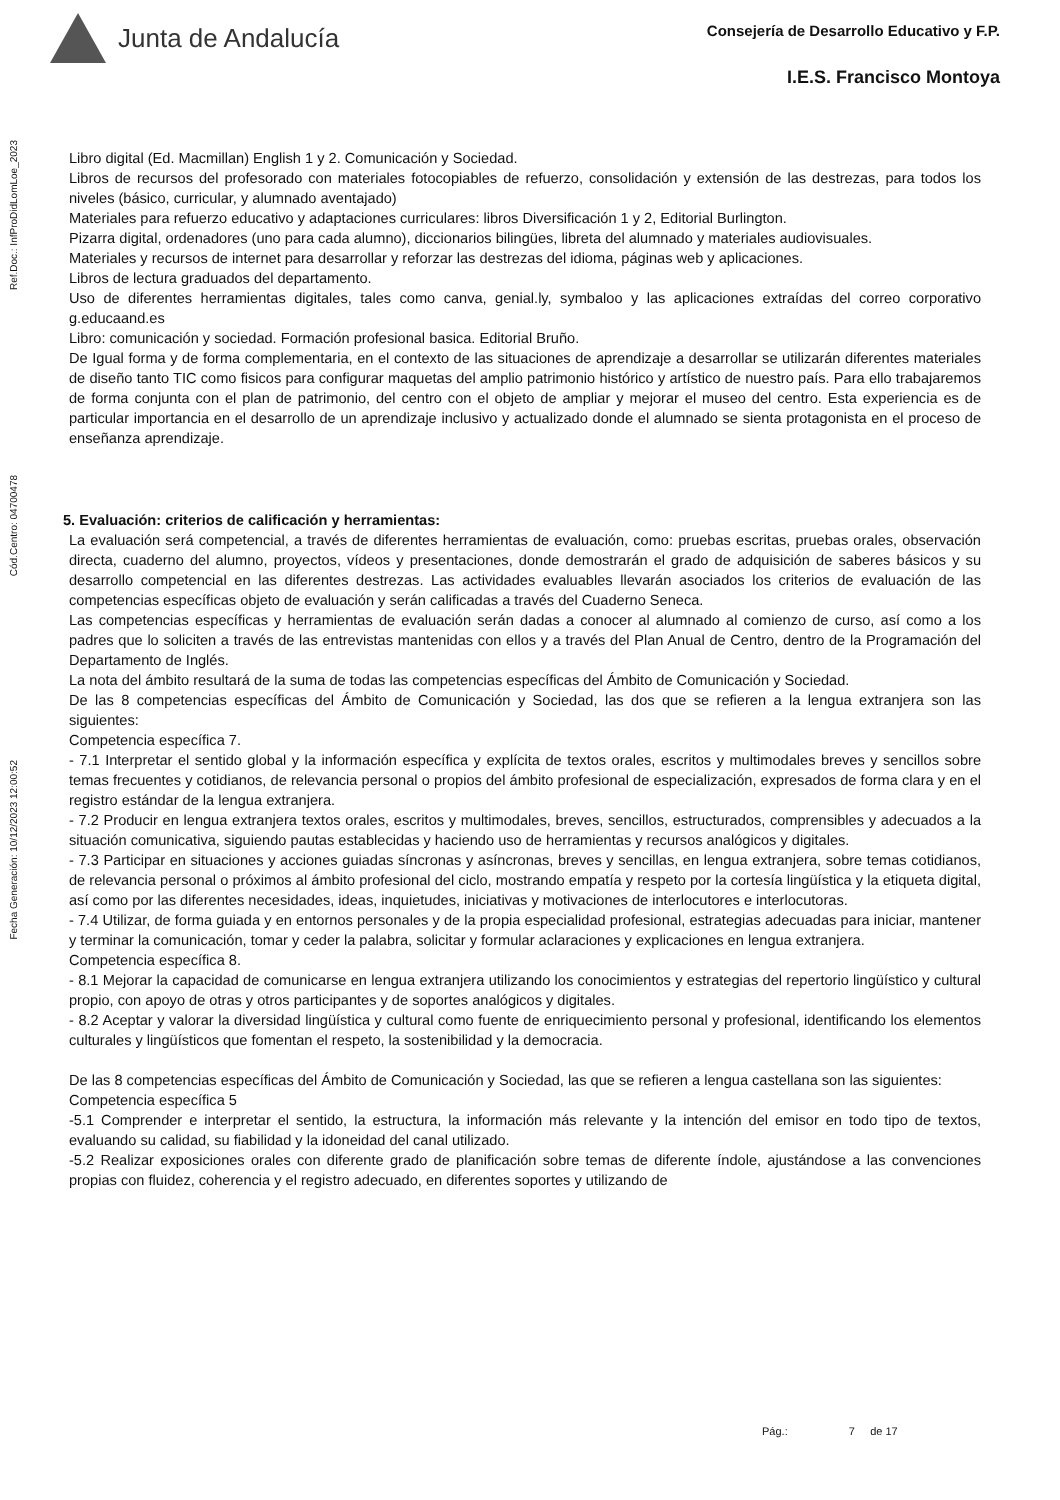Junta de Andalucía
Consejería de Desarrollo Educativo y F.P.
I.E.S. Francisco Montoya
Ref.Doc.: InfProDidLomLoe_2023
Cód.Centro: 04700478
Fecha Generación: 10/12/2023 12:00:52
Libro digital (Ed. Macmillan) English 1 y 2. Comunicación y Sociedad.
Libros de recursos del profesorado con materiales fotocopiables de refuerzo, consolidación y extensión de las destrezas, para todos los niveles (básico, curricular, y alumnado aventajado)
Materiales para refuerzo educativo y adaptaciones curriculares: libros Diversificación 1 y 2, Editorial Burlington.
Pizarra digital, ordenadores (uno para cada alumno), diccionarios bilingües, libreta del alumnado y materiales audiovisuales.
Materiales y recursos de internet para desarrollar y reforzar las destrezas del idioma, páginas web y aplicaciones.
Libros de lectura graduados del departamento.
Uso de diferentes herramientas digitales, tales como canva, genial.ly, symbaloo y las aplicaciones extraídas del correo corporativo g.educaand.es
Libro: comunicación y sociedad. Formación profesional basica. Editorial Bruño.
De Igual forma y de forma complementaria, en el contexto de las situaciones de aprendizaje a desarrollar se utilizarán diferentes materiales de diseño tanto TIC como fisicos para configurar maquetas del amplio patrimonio histórico y artístico de nuestro país. Para ello trabajaremos de forma conjunta con el plan de patrimonio, del centro con el objeto de ampliar y mejorar el museo del centro. Esta experiencia es de particular importancia en el desarrollo de un aprendizaje inclusivo y actualizado donde el alumnado se sienta protagonista en el proceso de enseñanza aprendizaje.
5. Evaluación: criterios de calificación y herramientas:
La evaluación será competencial, a través de diferentes herramientas de evaluación, como: pruebas escritas, pruebas orales, observación directa, cuaderno del alumno, proyectos, vídeos y presentaciones, donde demostrarán el grado de adquisición de saberes básicos y su desarrollo competencial en las diferentes destrezas. Las actividades evaluables llevarán asociados los criterios de evaluación de las competencias específicas objeto de evaluación y serán calificadas a través del Cuaderno Seneca.
Las competencias específicas y herramientas de evaluación serán dadas a conocer al alumnado al comienzo de curso, así como a los padres que lo soliciten a través de las entrevistas mantenidas con ellos y a través del Plan Anual de Centro, dentro de la Programación del Departamento de Inglés.
La nota del ámbito resultará de la suma de todas las competencias específicas del Ámbito de Comunicación y Sociedad.
De las 8 competencias específicas del Ámbito de Comunicación y Sociedad, las dos que se refieren a la lengua extranjera son las siguientes:
Competencia específica 7.
- 7.1 Interpretar el sentido global y la información específica y explícita de textos orales, escritos y multimodales breves y sencillos sobre temas frecuentes y cotidianos, de relevancia personal o propios del ámbito profesional de especialización, expresados de forma clara y en el registro estándar de la lengua extranjera.
- 7.2 Producir en lengua extranjera textos orales, escritos y multimodales, breves, sencillos, estructurados, comprensibles y adecuados a la situación comunicativa, siguiendo pautas establecidas y haciendo uso de herramientas y recursos analógicos y digitales.
- 7.3 Participar en situaciones y acciones guiadas síncronas y asíncronas, breves y sencillas, en lengua extranjera, sobre temas cotidianos, de relevancia personal o próximos al ámbito profesional del ciclo, mostrando empatía y respeto por la cortesía lingüística y la etiqueta digital, así como por las diferentes necesidades, ideas, inquietudes, iniciativas y motivaciones de interlocutores e interlocutoras.
- 7.4 Utilizar, de forma guiada y en entornos personales y de la propia especialidad profesional, estrategias adecuadas para iniciar, mantener y terminar la comunicación, tomar y ceder la palabra, solicitar y formular aclaraciones y explicaciones en lengua extranjera.
Competencia específica 8.
- 8.1 Mejorar la capacidad de comunicarse en lengua extranjera utilizando los conocimientos y estrategias del repertorio lingüístico y cultural propio, con apoyo de otras y otros participantes y de soportes analógicos y digitales.
- 8.2 Aceptar y valorar la diversidad lingüística y cultural como fuente de enriquecimiento personal y profesional, identificando los elementos culturales y lingüísticos que fomentan el respeto, la sostenibilidad y la democracia.
De las 8 competencias específicas del Ámbito de Comunicación y Sociedad, las que se refieren a lengua castellana son las siguientes:
Competencia específica 5
-5.1 Comprender e interpretar el sentido, la estructura, la información más relevante y la intención del emisor en todo tipo de textos, evaluando su calidad, su fiabilidad y la idoneidad del canal utilizado.
-5.2 Realizar exposiciones orales con diferente grado de planificación sobre temas de diferente índole, ajustándose a las convenciones propias con fluidez, coherencia y el registro adecuado, en diferentes soportes y utilizando de
Pág.: 7 de 17